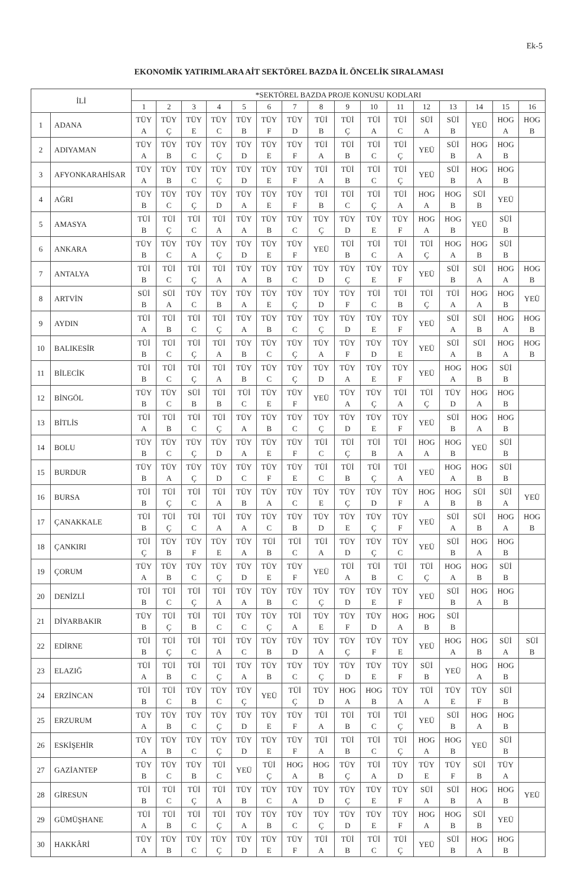Ek-5
EKONOMİK YATIRIMLARA AİT SEKTÖREL BAZDA İL ÖNCELİK SIRALAMASI
| İLİ | | *SEKTÖREL BAZDA PROJE KONUSU KODLARI | | | | | | | | | | | | | | | |
| --- | --- | --- | --- | --- | --- | --- | --- | --- | --- | --- | --- | --- | --- | --- | --- | --- | --- |
| | | 1 | 2 | 3 | 4 | 5 | 6 | 7 | 8 | 9 | 10 | 11 | 12 | 13 | 14 | 15 | 16 |
| 1 | ADANA | TÜY A | TÜY Ç | TÜY E | TÜY C | TÜY B | TÜY F | TÜY D | TÜİ B | TÜİ Ç | TÜİ A | TÜİ C | SÜİ A | SÜİ B | YEÜ | HOG A | HOG B |
| 2 | ADIYAMAN | TÜY A | TÜY B | TÜY C | TÜY Ç | TÜY D | TÜY E | TÜY F | TÜİ A | TÜİ B | TÜİ C | TÜİ Ç | YEÜ | SÜİ B | HOG A | HOG B | |
| 3 | AFYONKARAHİSAR | TÜY A | TÜY B | TÜY C | TÜY Ç | TÜY D | TÜY E | TÜY F | TÜİ A | TÜİ B | TÜİ C | TÜİ Ç | YEÜ | SÜİ B | HOG A | HOG B | |
| 4 | AĞRI | TÜY B | TÜY C | TÜY Ç | TÜY D | TÜY A | TÜY E | TÜY F | TÜİ B | TÜİ C | TÜİ Ç | TÜİ A | HOG A | HOG B | SÜİ B | YEÜ | |
| 5 | AMASYA | TÜİ B | TÜİ Ç | TÜİ C | TÜİ A | TÜY A | TÜY B | TÜY C | TÜY Ç | TÜY D | TÜY E | TÜY F | HOG A | HOG B | YEÜ | SÜİ B | |
| 6 | ANKARA | TÜY B | TÜY C | TÜY A | TÜY Ç | TÜY D | TÜY E | TÜY F | YEÜ | TÜİ B | TÜİ C | TÜİ A | TÜİ Ç | HOG A | HOG B | SÜİ B | |
| 7 | ANTALYA | TÜİ B | TÜİ C | TÜİ Ç | TÜİ A | TÜY A | TÜY B | TÜY C | TÜY D | TÜY Ç | TÜY E | TÜY F | YEÜ | SÜİ B | SÜİ A | HOG A | HOG B |
| 8 | ARTVİN | SÜİ B | SÜİ A | TÜY C | TÜY B | TÜY A | TÜY E | TÜY Ç | TÜY D | TÜY F | TÜİ C | TÜİ B | TÜİ Ç | TÜİ A | HOG A | HOG B | YEÜ |
| 9 | AYDIN | TÜİ A | TÜİ B | TÜİ C | TÜİ Ç | TÜY A | TÜY B | TÜY C | TÜY Ç | TÜY D | TÜY E | TÜY F | YEÜ | SÜİ A | SÜİ B | HOG A | HOG B |
| 10 | BALIKESİR | TÜİ B | TÜİ C | TÜİ Ç | TÜİ A | TÜY B | TÜY C | TÜY Ç | TÜY A | TÜY F | TÜY D | TÜY E | YEÜ | SÜİ A | SÜİ B | HOG A | HOG B |
| 11 | BİLECİK | TÜİ B | TÜİ C | TÜİ Ç | TÜİ A | TÜY B | TÜY C | TÜY Ç | TÜY D | TÜY A | TÜY E | TÜY F | YEÜ | HOG A | HOG B | SÜİ B | |
| 12 | BİNGÖL | TÜY B | TÜY C | SÜİ B | TÜİ B | TÜİ C | TÜY E | TÜY F | YEÜ | TÜY A | TÜY Ç | TÜİ A | TÜİ Ç | TÜY D | HOG A | HOG B | |
| 13 | BİTLİS | TÜİ A | TÜİ B | TÜİ C | TÜİ Ç | TÜY A | TÜY B | TÜY C | TÜY Ç | TÜY D | TÜY E | TÜY F | YEÜ | SÜİ B | HOG A | HOG B | |
| 14 | BOLU | TÜY B | TÜY C | TÜY Ç | TÜY D | TÜY A | TÜY E | TÜY F | TÜİ C | TÜİ Ç | TÜİ B | TÜİ A | HOG A | HOG B | YEÜ | SÜİ B | |
| 15 | BURDUR | TÜY B | TÜY A | TÜY Ç | TÜY D | TÜY C | TÜY F | TÜY E | TÜİ C | TÜİ B | TÜİ Ç | TÜİ A | YEÜ | HOG A | HOG B | SÜİ B | |
| 16 | BURSA | TÜİ B | TÜİ Ç | TÜİ C | TÜİ A | TÜY B | TÜY A | TÜY C | TÜY E | TÜY Ç | TÜY D | TÜY F | HOG A | HOG B | SÜİ B | SÜİ A | YEÜ |
| 17 | ÇANAKKALE | TÜİ B | TÜİ Ç | TÜİ C | TÜİ A | TÜY A | TÜY C | TÜY B | TÜY D | TÜY E | TÜY Ç | TÜY F | YEÜ | SÜİ A | SÜİ B | HOG A | HOG B |
| 18 | ÇANKIRI | TÜİ Ç | TÜY B | TÜY F | TÜY E | TÜY A | TÜİ B | TÜİ C | TÜİ A | TÜY D | TÜY Ç | TÜY C | YEÜ | SÜİ B | HOG A | HOG B | |
| 19 | ÇORUM | TÜY A | TÜY B | TÜY C | TÜY Ç | TÜY D | TÜY E | TÜY F | YEÜ | TÜİ A | TÜİ B | TÜİ C | TÜİ Ç | HOG A | HOG B | SÜİ B | |
| 20 | DENİZLİ | TÜİ B | TÜİ C | TÜİ Ç | TÜİ A | TÜY A | TÜY B | TÜY C | TÜY Ç | TÜY D | TÜY E | TÜY F | YEÜ | SÜİ B | HOG A | HOG B | |
| 21 | DİYARBAKIR | TÜY B | TÜİ Ç | TÜİ B | TÜİ C | TÜY C | TÜY Ç | TÜİ A | TÜY E | TÜY F | TÜY D | HOG A | HOG B | SÜİ B | | | |
| 22 | EDİRNE | TÜİ B | TÜİ Ç | TÜİ C | TÜİ A | TÜY C | TÜY B | TÜY D | TÜY A | TÜY Ç | TÜY F | TÜY E | YEÜ | HOG A | HOG B | SÜİ A | SÜİ B |
| 23 | ELAZIĞ | TÜİ A | TÜİ B | TÜİ C | TÜİ Ç | TÜY A | TÜY B | TÜY C | TÜY Ç | TÜY D | TÜY E | TÜY F | SÜİ B | YEÜ | HOG A | HOG B | |
| 24 | ERZİNCAN | TÜİ B | TÜİ C | TÜY B | TÜY C | TÜY Ç | YEÜ | TÜİ Ç | TÜY D | HOG A | HOG B | TÜY A | TÜİ A | TÜY E | TÜY F | SÜİ B | |
| 25 | ERZURUM | TÜY A | TÜY B | TÜY C | TÜY Ç | TÜY D | TÜY E | TÜY F | TÜİ A | TÜİ B | TÜİ C | TÜİ Ç | YEÜ | SÜİ B | HOG A | HOG B | |
| 26 | ESKİŞEHİR | TÜY A | TÜY B | TÜY C | TÜY Ç | TÜY D | TÜY E | TÜY F | TÜİ A | TÜİ B | TÜİ C | TÜİ Ç | HOG A | HOG B | YEÜ | SÜİ B | |
| 27 | GAZİANTEP | TÜY B | TÜY C | TÜY B | TÜİ C | YEÜ | TÜİ Ç | HOG A | HOG B | TÜY Ç | TÜİ A | TÜY D | TÜY E | TÜY F | SÜİ B | TÜY A | |
| 28 | GİRESUN | TÜİ B | TÜİ C | TÜİ Ç | TÜİ A | TÜY B | TÜY C | TÜY A | TÜY D | TÜY Ç | TÜY E | TÜY F | SÜİ A | SÜİ B | HOG A | HOG B | YEÜ |
| 29 | GÜMÜŞHANE | TÜİ A | TÜİ B | TÜİ C | TÜİ Ç | TÜY A | TÜY B | TÜY C | TÜY Ç | TÜY D | TÜY E | TÜY F | HOG A | HOG B | SÜİ B | YEÜ | |
| 30 | HAKKÂRİ | TÜY A | TÜY B | TÜY C | TÜY Ç | TÜY D | TÜY E | TÜY F | TÜİ A | TÜİ B | TÜİ C | TÜİ Ç | YEÜ | SÜİ B | HOG A | HOG B | |